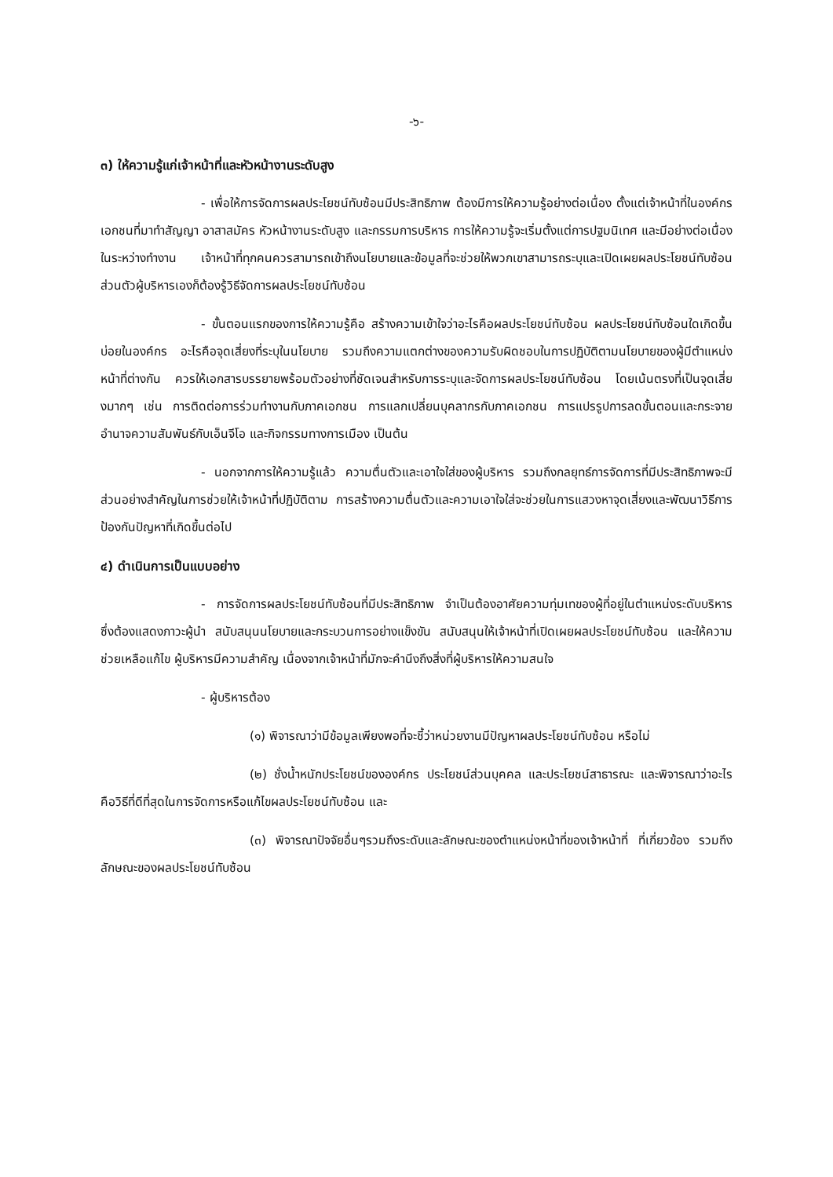-๖-
๓) ให้ความรู้แก่เจ้าหน้าที่และหัวหน้างานระดับสูง
- เพื่อให้การจัดการผลประโยชน์ทับซ้อนมีประสิทธิภาพ ต้องมีการให้ความรู้อย่างต่อเนื่อง ตั้งแต่เจ้าหน้าที่ในองค์กร เอกชนที่มาทำสัญญา อาสาสมัคร หัวหน้างานระดับสูง และกรรมการบริหาร การให้ความรู้จะเริ่มตั้งแต่การปฐมนิเทศ และมีอย่างต่อเนื่องในระหว่างทำงาน เจ้าหน้าที่ทุกคนควรสามารถเข้าถึงนโยบายและข้อมูลที่จะช่วยให้พวกเขาสามารถระบุและเปิดเผยผลประโยชน์ทับซ้อน ส่วนตัวผู้บริหารเองก็ต้องรู้วิธีจัดการผลประโยชน์ทับซ้อน
- ขั้นตอนแรกของการให้ความรู้คือ สร้างความเข้าใจว่าอะไรคือผลประโยชน์ทับซ้อน ผลประโยชน์ทับซ้อนใดเกิดขึ้นบ่อยในองค์กร อะไรคือจุดเสี่ยงที่ระบุในนโยบาย รวมถึงความแตกต่างของความรับผิดชอบในการปฏิบัติตามนโยบายของผู้มีตำแหน่งหน้าที่ต่างกัน ควรให้เอกสารบรรยายพร้อมตัวอย่างที่ชัดเจนสำหรับการระบุและจัดการผลประโยชน์ทับซ้อน โดยเน้นตรงที่เป็นจุดเสี่ยงมากๆ เช่น การติดต่อการร่วมทำงานกับภาคเอกชน การแลกเปลี่ยนบุคลากรกับภาคเอกชน การแปรรูปการลดขั้นตอนและกระจายอำนาจความสัมพันธ์กับเอ็นจีโอ และกิจกรรมทางการเมือง เป็นต้น
- นอกจากการให้ความรู้แล้ว ความตื่นตัวและเอาใจใส่ของผู้บริหาร รวมถึงกลยุทธ์การจัดการที่มีประสิทธิภาพจะมีส่วนอย่างสำคัญในการช่วยให้เจ้าหน้าที่ปฏิบัติตาม การสร้างความตื่นตัวและความเอาใจใส่จะช่วยในการแสวงหาจุดเสี่ยงและพัฒนาวิธีการป้องกันปัญหาที่เกิดขึ้นต่อไป
๔) ดำเนินการเป็นแบบอย่าง
- การจัดการผลประโยชน์ทับซ้อนที่มีประสิทธิภาพ จำเป็นต้องอาศัยความทุ่มเทของผู้ที่อยู่ในตำแหน่งระดับบริหาร ซึ่งต้องแสดงภาวะผู้นำ สนับสนุนนโยบายและกระบวนการอย่างแข็งขัน สนับสนุนให้เจ้าหน้าที่เปิดเผยผลประโยชน์ทับซ้อน และให้ความช่วยเหลือแก้ไข ผู้บริหารมีความสำคัญ เนื่องจากเจ้าหน้าที่มักจะคำนึงถึงสิ่งที่ผู้บริหารให้ความสนใจ
- ผู้บริหารต้อง
(๑) พิจารณาว่ามีข้อมูลเพียงพอที่จะชี้ว่าหน่วยงานมีปัญหาผลประโยชน์ทับซ้อน หรือไม่
(๒) ชั่งน้ำหนักประโยชน์ขององค์กร ประโยชน์ส่วนบุคคล และประโยชน์สาธารณะ และพิจารณาว่าอะไรคือวิธีที่ดีที่สุดในการจัดการหรือแก้ไขผลประโยชน์ทับซ้อน และ
(๓) พิจารณาปัจจัยอื่นๆรวมถึงระดับและลักษณะของตำแหน่งหน้าที่ของเจ้าหน้าที่ ที่เกี่ยวข้อง รวมถึงลักษณะของผลประโยชน์ทับซ้อน